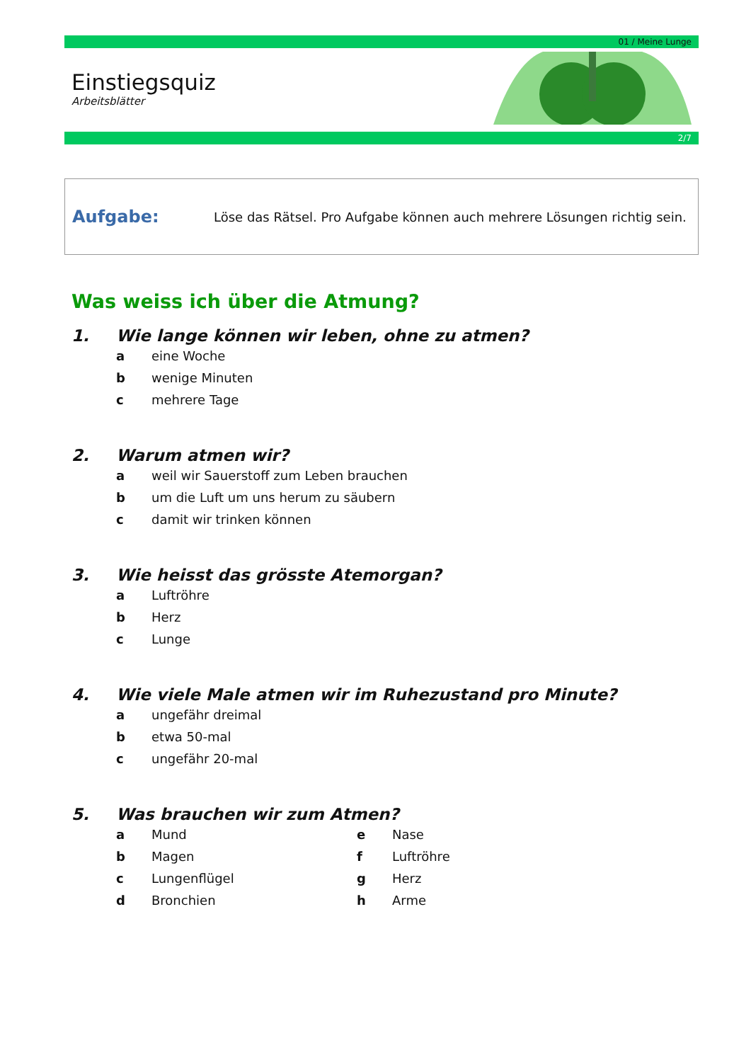01 / Meine Lunge
Einstiegsquiz
Arbeitsblätter
2/7
Aufgabe: Löse das Rätsel. Pro Aufgabe können auch mehrere Lösungen richtig sein.
Was weiss ich über die Atmung?
1. Wie lange können wir leben, ohne zu atmen?
a eine Woche
b wenige Minuten
c mehrere Tage
2. Warum atmen wir?
a weil wir Sauerstoff zum Leben brauchen
b um die Luft um uns herum zu säubern
c damit wir trinken können
3. Wie heisst das grösste Atemorgan?
a Luftröhre
b Herz
c Lunge
4. Wie viele Male atmen wir im Ruhezustand pro Minute?
a ungefähr dreimal
b etwa 50-mal
c ungefähr 20-mal
5. Was brauchen wir zum Atmen?
a Mund
b Magen
c Lungenflügel
d Bronchien
e Nase
f Luftröhre
g Herz
h Arme